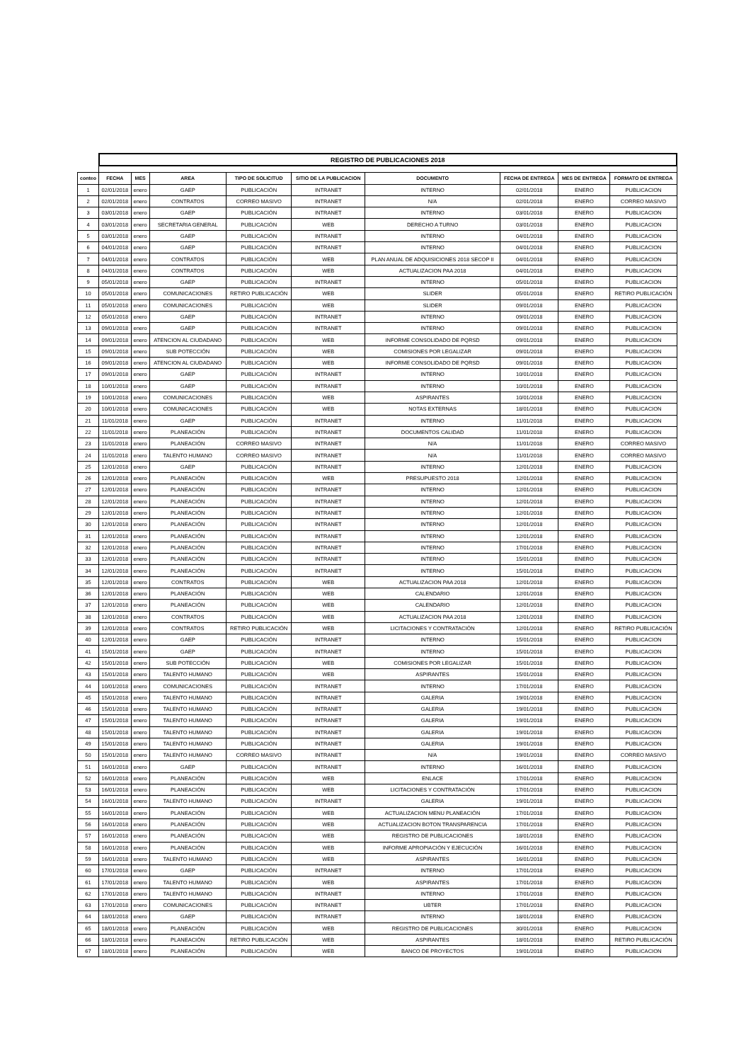| | REGISTRO DE PUBLICACIONES 2018 | | | | | | | | |
| conteo | FECHA | MES | AREA | TIPO DE SOLICITUD | SITIO DE LA PUBLICACION | DOCUMENTO | FECHA DE ENTREGA | MES DE ENTREGA | FORMATO DE ENTREGA |
| 1 | 02/01/2018 | enero | GAEP | PUBLICACIÓN | INTRANET | INTERNO | 02/01/2018 | ENERO | PUBLICACION |
| 2 | 02/01/2018 | enero | CONTRATOS | CORREO MASIVO | INTRANET | N/A | 02/01/2018 | ENERO | CORREO MASIVO |
| 3 | 03/01/2018 | enero | GAEP | PUBLICACIÓN | INTRANET | INTERNO | 03/01/2018 | ENERO | PUBLICACION |
| 4 | 03/01/2018 | enero | SECRETARIA GENERAL | PUBLICACIÓN | WEB | DERECHO A TURNO | 03/01/2018 | ENERO | PUBLICACION |
| 5 | 03/01/2018 | enero | GAEP | PUBLICACIÓN | INTRANET | INTERNO | 04/01/2018 | ENERO | PUBLICACION |
| 6 | 04/01/2018 | enero | GAEP | PUBLICACIÓN | INTRANET | INTERNO | 04/01/2018 | ENERO | PUBLICACION |
| 7 | 04/01/2018 | enero | CONTRATOS | PUBLICACIÓN | WEB | PLAN ANUAL DE ADQUISICIONES 2018 SECOP II | 04/01/2018 | ENERO | PUBLICACION |
| 8 | 04/01/2018 | enero | CONTRATOS | PUBLICACIÓN | WEB | ACTUALIZACION PAA 2018 | 04/01/2018 | ENERO | PUBLICACION |
| 9 | 05/01/2018 | enero | GAEP | PUBLICACIÓN | INTRANET | INTERNO | 05/01/2018 | ENERO | PUBLICACION |
| 10 | 05/01/2018 | enero | COMUNICACIONES | RETIRO PUBLICACIÓN | WEB | SLIDER | 05/01/2018 | ENERO | RETIRO PUBLICACIÓN |
| 11 | 05/01/2018 | enero | COMUNICACIONES | PUBLICACIÓN | WEB | SLIDER | 09/01/2018 | ENERO | PUBLICACION |
| 12 | 05/01/2018 | enero | GAEP | PUBLICACIÓN | INTRANET | INTERNO | 09/01/2018 | ENERO | PUBLICACION |
| 13 | 09/01/2018 | enero | GAEP | PUBLICACIÓN | INTRANET | INTERNO | 09/01/2018 | ENERO | PUBLICACION |
| 14 | 09/01/2018 | enero | ATENCION AL CIUDADANO | PUBLICACIÓN | WEB | INFORME CONSOLIDADO DE PQRSD | 09/01/2018 | ENERO | PUBLICACION |
| 15 | 09/01/2018 | enero | SUB POTECCIÓN | PUBLICACIÓN | WEB | COMISIONES POR LEGALIZAR | 09/01/2018 | ENERO | PUBLICACION |
| 16 | 09/01/2018 | enero | ATENCION AL CIUDADANO | PUBLICACIÓN | WEB | INFORME CONSOLIDADO DE PQRSD | 09/01/2018 | ENERO | PUBLICACION |
| 17 | 09/01/2018 | enero | GAEP | PUBLICACIÓN | INTRANET | INTERNO | 10/01/2018 | ENERO | PUBLICACION |
| 18 | 10/01/2018 | enero | GAEP | PUBLICACIÓN | INTRANET | INTERNO | 10/01/2018 | ENERO | PUBLICACION |
| 19 | 10/01/2018 | enero | COMUNICACIONES | PUBLICACIÓN | WEB | ASPIRANTES | 10/01/2018 | ENERO | PUBLICACION |
| 20 | 10/01/2018 | enero | COMUNICACIONES | PUBLICACIÓN | WEB | NOTAS EXTERNAS | 18/01/2018 | ENERO | PUBLICACION |
| 21 | 11/01/2018 | enero | GAEP | PUBLICACIÓN | INTRANET | INTERNO | 11/01/2018 | ENERO | PUBLICACION |
| 22 | 11/01/2018 | enero | PLANEACIÓN | PUBLICACIÓN | INTRANET | DOCUMENTOS CALIDAD | 11/01/2018 | ENERO | PUBLICACION |
| 23 | 11/01/2018 | enero | PLANEACIÓN | CORREO MASIVO | INTRANET | N/A | 11/01/2018 | ENERO | CORREO MASIVO |
| 24 | 11/01/2018 | enero | TALENTO HUMANO | CORREO MASIVO | INTRANET | N/A | 11/01/2018 | ENERO | CORREO MASIVO |
| 25 | 12/01/2018 | enero | GAEP | PUBLICACIÓN | INTRANET | INTERNO | 12/01/2018 | ENERO | PUBLICACION |
| 26 | 12/01/2018 | enero | PLANEACIÓN | PUBLICACIÓN | WEB | PRESUPUESTO 2018 | 12/01/2018 | ENERO | PUBLICACION |
| 27 | 12/01/2018 | enero | PLANEACIÓN | PUBLICACIÓN | INTRANET | INTERNO | 12/01/2018 | ENERO | PUBLICACION |
| 28 | 12/01/2018 | enero | PLANEACIÓN | PUBLICACIÓN | INTRANET | INTERNO | 12/01/2018 | ENERO | PUBLICACION |
| 29 | 12/01/2018 | enero | PLANEACIÓN | PUBLICACIÓN | INTRANET | INTERNO | 12/01/2018 | ENERO | PUBLICACION |
| 30 | 12/01/2018 | enero | PLANEACIÓN | PUBLICACIÓN | INTRANET | INTERNO | 12/01/2018 | ENERO | PUBLICACION |
| 31 | 12/01/2018 | enero | PLANEACIÓN | PUBLICACIÓN | INTRANET | INTERNO | 12/01/2018 | ENERO | PUBLICACION |
| 32 | 12/01/2018 | enero | PLANEACIÓN | PUBLICACIÓN | INTRANET | INTERNO | 17/01/2018 | ENERO | PUBLICACION |
| 33 | 12/01/2018 | enero | PLANEACIÓN | PUBLICACIÓN | INTRANET | INTERNO | 15/01/2018 | ENERO | PUBLICACION |
| 34 | 12/01/2018 | enero | PLANEACIÓN | PUBLICACIÓN | INTRANET | INTERNO | 15/01/2018 | ENERO | PUBLICACION |
| 35 | 12/01/2018 | enero | CONTRATOS | PUBLICACIÓN | WEB | ACTUALIZACION PAA 2018 | 12/01/2018 | ENERO | PUBLICACION |
| 36 | 12/01/2018 | enero | PLANEACIÓN | PUBLICACIÓN | WEB | CALENDARIO | 12/01/2018 | ENERO | PUBLICACION |
| 37 | 12/01/2018 | enero | PLANEACIÓN | PUBLICACIÓN | WEB | CALENDARIO | 12/01/2018 | ENERO | PUBLICACION |
| 38 | 12/01/2018 | enero | CONTRATOS | PUBLICACIÓN | WEB | ACTUALIZACION PAA 2018 | 12/01/2018 | ENERO | PUBLICACION |
| 39 | 12/01/2018 | enero | CONTRATOS | RETIRO PUBLICACIÓN | WEB | LICITACIONES Y CONTRATACIÓN | 12/01/2018 | ENERO | RETIRO PUBLICACIÓN |
| 40 | 12/01/2018 | enero | GAEP | PUBLICACIÓN | INTRANET | INTERNO | 15/01/2018 | ENERO | PUBLICACION |
| 41 | 15/01/2018 | enero | GAEP | PUBLICACIÓN | INTRANET | INTERNO | 15/01/2018 | ENERO | PUBLICACION |
| 42 | 15/01/2018 | enero | SUB POTECCIÓN | PUBLICACIÓN | WEB | COMISIONES POR LEGALIZAR | 15/01/2018 | ENERO | PUBLICACION |
| 43 | 15/01/2018 | enero | TALENTO HUMANO | PUBLICACIÓN | WEB | ASPIRANTES | 15/01/2018 | ENERO | PUBLICACION |
| 44 | 10/01/2018 | enero | COMUNICACIONES | PUBLICACIÓN | INTRANET | INTERNO | 17/01/2018 | ENERO | PUBLICACION |
| 45 | 15/01/2018 | enero | TALENTO HUMANO | PUBLICACIÓN | INTRANET | GALERIA | 19/01/2018 | ENERO | PUBLICACION |
| 46 | 15/01/2018 | enero | TALENTO HUMANO | PUBLICACIÓN | INTRANET | GALERIA | 19/01/2018 | ENERO | PUBLICACION |
| 47 | 15/01/2018 | enero | TALENTO HUMANO | PUBLICACIÓN | INTRANET | GALERIA | 19/01/2018 | ENERO | PUBLICACION |
| 48 | 15/01/2018 | enero | TALENTO HUMANO | PUBLICACIÓN | INTRANET | GALERIA | 19/01/2018 | ENERO | PUBLICACION |
| 49 | 15/01/2018 | enero | TALENTO HUMANO | PUBLICACIÓN | INTRANET | GALERIA | 19/01/2018 | ENERO | PUBLICACION |
| 50 | 15/01/2018 | enero | TALENTO HUMANO | CORREO MASIVO | INTRANET | N/A | 19/01/2018 | ENERO | CORREO MASIVO |
| 51 | 16/01/2018 | enero | GAEP | PUBLICACIÓN | INTRANET | INTERNO | 16/01/2018 | ENERO | PUBLICACION |
| 52 | 16/01/2018 | enero | PLANEACIÓN | PUBLICACIÓN | WEB | ENLACE | 17/01/2018 | ENERO | PUBLICACION |
| 53 | 16/01/2018 | enero | PLANEACIÓN | PUBLICACIÓN | WEB | LICITACIONES Y CONTRATACIÓN | 17/01/2018 | ENERO | PUBLICACION |
| 54 | 16/01/2018 | enero | TALENTO HUMANO | PUBLICACIÓN | INTRANET | GALERIA | 19/01/2018 | ENERO | PUBLICACION |
| 55 | 16/01/2018 | enero | PLANEACIÓN | PUBLICACIÓN | WEB | ACTUALIZACION MENU PLANEACIÓN | 17/01/2018 | ENERO | PUBLICACION |
| 56 | 16/01/2018 | enero | PLANEACIÓN | PUBLICACIÓN | WEB | ACTUALIZACION BOTON TRANSPARENCIA | 17/01/2018 | ENERO | PUBLICACION |
| 57 | 16/01/2018 | enero | PLANEACIÓN | PUBLICACIÓN | WEB | REGISTRO DE PUBLICACIONES | 18/01/2018 | ENERO | PUBLICACION |
| 58 | 16/01/2018 | enero | PLANEACIÓN | PUBLICACIÓN | WEB | INFORME APROPIACIÓN Y EJECUCIÓN | 16/01/2018 | ENERO | PUBLICACION |
| 59 | 16/01/2018 | enero | TALENTO HUMANO | PUBLICACIÓN | WEB | ASPIRANTES | 16/01/2018 | ENERO | PUBLICACION |
| 60 | 17/01/2018 | enero | GAEP | PUBLICACIÓN | INTRANET | INTERNO | 17/01/2018 | ENERO | PUBLICACION |
| 61 | 17/01/2018 | enero | TALENTO HUMANO | PUBLICACIÓN | WEB | ASPIRANTES | 17/01/2018 | ENERO | PUBLICACION |
| 62 | 17/01/2018 | enero | TALENTO HUMANO | PUBLICACIÓN | INTRANET | INTERNO | 17/01/2018 | ENERO | PUBLICACION |
| 63 | 17/01/2018 | enero | COMUNICACIONES | PUBLICACIÓN | INTRANET | UBTER | 17/01/2018 | ENERO | PUBLICACION |
| 64 | 18/01/2018 | enero | GAEP | PUBLICACIÓN | INTRANET | INTERNO | 18/01/2018 | ENERO | PUBLICACION |
| 65 | 18/01/2018 | enero | PLANEACIÓN | PUBLICACIÓN | WEB | REGISTRO DE PUBLICACIONES | 30/01/2018 | ENERO | PUBLICACION |
| 66 | 18/01/2018 | enero | PLANEACIÓN | RETIRO PUBLICACIÓN | WEB | ASPIRANTES | 18/01/2018 | ENERO | RETIRO PUBLICACIÓN |
| 67 | 18/01/2018 | enero | PLANEACIÓN | PUBLICACIÓN | WEB | BANCO DE PROYECTOS | 19/01/2018 | ENERO | PUBLICACION |